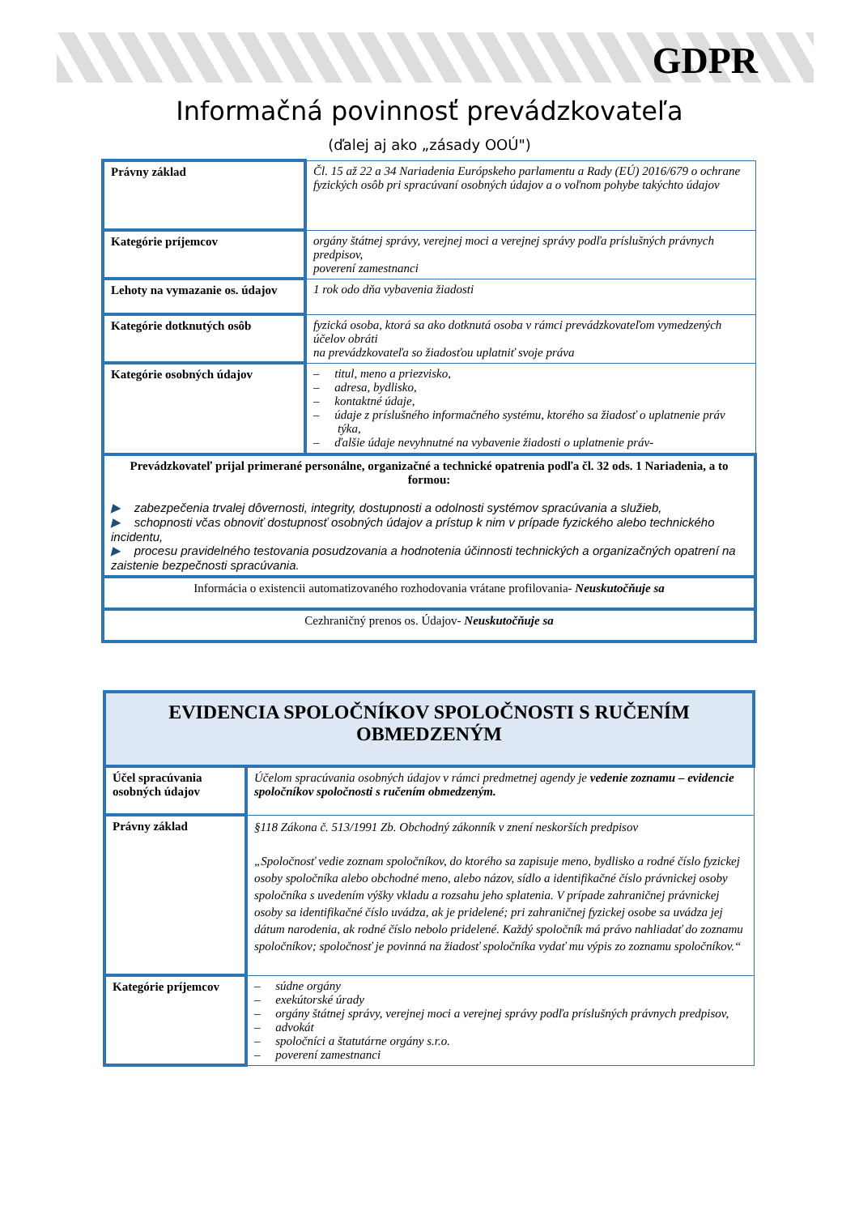GDPR
Informačná povinnosť prevádzkovateľa
(ďalej aj ako „zásady OOÚ")
| Právny základ | Čl. 15 až 22 a 34 Nariadenia Európskeho parlamentu a Rady (EÚ) 2016/679 o ochrane fyzických osôb pri spracúvaní osobných údajov a o voľnom pohybe takýchto údajov |
| Kategórie príjemcov | orgány štátnej správy, verejnej moci a verejnej správy podľa príslušných právnych predpisov, poverení zamestnanci |
| Lehoty na vymazanie os. údajov | 1 rok odo dňa vybavenia žiadosti |
| Kategórie dotknutých osôb | fyzická osoba, ktorá sa ako dotknutá osoba v rámci prevádzkovateľom vymedzených účelov obráti na prevádzkovateľa so žiadosťou uplatniť svoje práva |
| Kategórie osobných údajov | – titul, meno a priezvisko, – adresa, bydlisko, – kontaktné údaje, – údaje z príslušného informačného systému, ktorého sa žiadosť o uplatnenie práv týka, – ďalšie údaje nevyhnutné na vybavenie žiadosti o uplatnenie práv- |
| Prevádzkovateľ prijal primerané personálne, organizačné a technické opatrenia podľa čl. 32 ods. 1 Nariadenia, a to formou: ▶ zabezpečenia trvalej dôvernosti, integrity, dostupnosti a odolnosti systémov spracúvania a služieb, ▶ schopnosti včas obnoviť dostupnosť osobných údajov a prístup k nim v prípade fyzického alebo technického incidentu, ▶ procesu pravidelného testovania posudzovania a hodnotenia účinnosti technických a organizačných opatrení na zaistenie bezpečnosti spracúvania. | |
| Informácia o existencii automatizovaného rozhodovania vrátane profilovania- Neuskutočňuje sa | |
| Cezhraničný prenos os. Údajov- Neuskutočňuje sa | |
| EVIDENCIA SPOLOČNÍKOV SPOLOČNOSTI S RUČENÍM OBMEDZENÝM | |
| Účel spracúvania osobných údajov | Účelom spracúvania osobných údajov v rámci predmetnej agendy je vedenie zoznamu – evidencie spoločníkov spoločnosti s ručením obmedzeným. |
| Právny základ | §118 Zákona č. 513/1991 Zb. Obchodný zákonník v znení neskorších predpisov „Spoločnosť vedie zoznam spoločníkov, do ktorého sa zapisuje meno, bydlisko a rodné číslo fyzickej osoby spoločníka alebo obchodné meno, alebo názov, sídlo a identifikačné číslo právnickej osoby spoločníka s uvedením výšky vkladu a rozsahu jeho splatenia. V prípade zahraničnej právnickej osoby sa identifikačné číslo uvádza, ak je pridelené; pri zahraničnej fyzickej osobe sa uvádza jej dátum narodenia, ak rodné číslo nebolo pridelené. Každý spoločník má právo nahliadať do zoznamu spoločníkov; spoločnosť je povinná na žiadosť spoločníka vydať mu výpis zo zoznamu spoločníkov.“ |
| Kategórie príjemcov | – súdne orgány – exekútorské úrady – orgány štátnej správy, verejnej moci a verejnej správy podľa príslušných právnych predpisov, – advokát – spoločníci a štatutárne orgány s.r.o. – poverení zamestnanci |